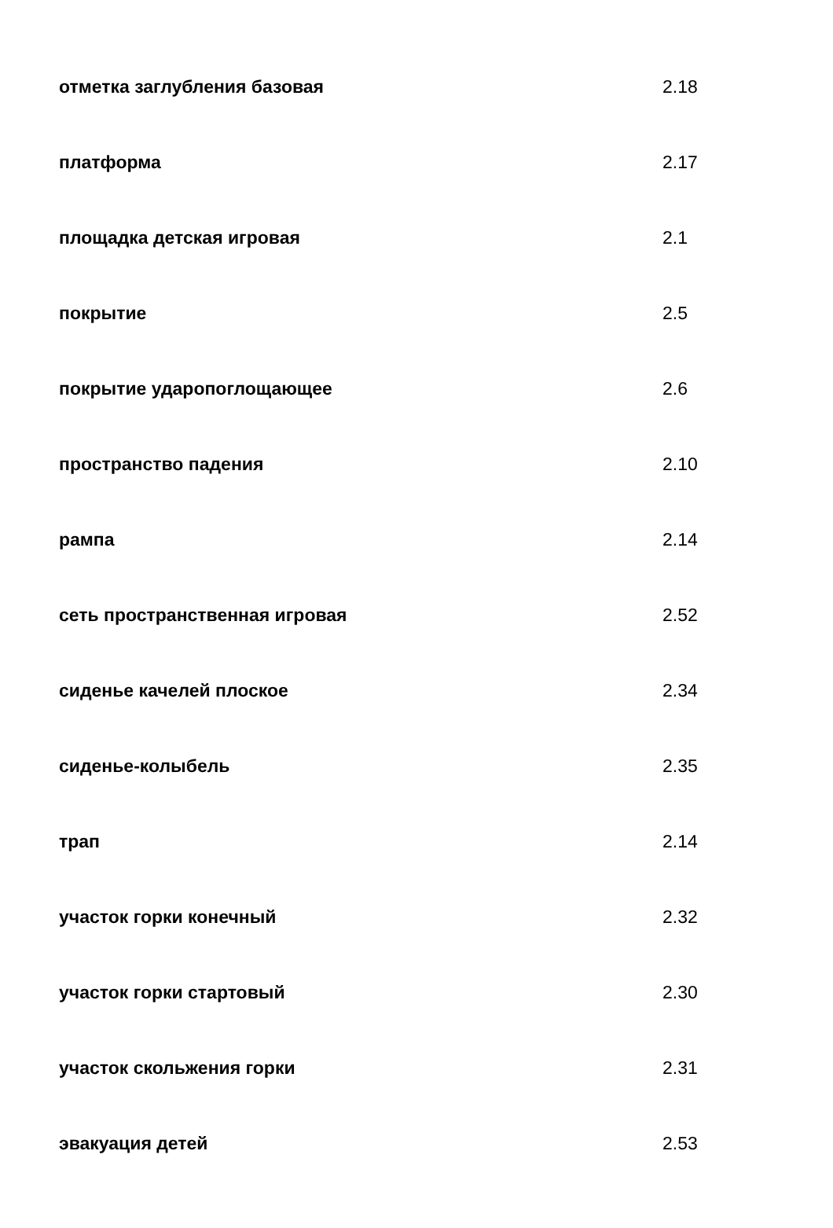| отметка заглубления базовая | 2.18 |
| платформа | 2.17 |
| площадка детская игровая | 2.1 |
| покрытие | 2.5 |
| покрытие ударопоглощающее | 2.6 |
| пространство падения | 2.10 |
| рампа | 2.14 |
| сеть пространственная игровая | 2.52 |
| сиденье качелей плоское | 2.34 |
| сиденье-колыбель | 2.35 |
| трап | 2.14 |
| участок горки конечный | 2.32 |
| участок горки стартовый | 2.30 |
| участок скольжения горки | 2.31 |
| эвакуация детей | 2.53 |